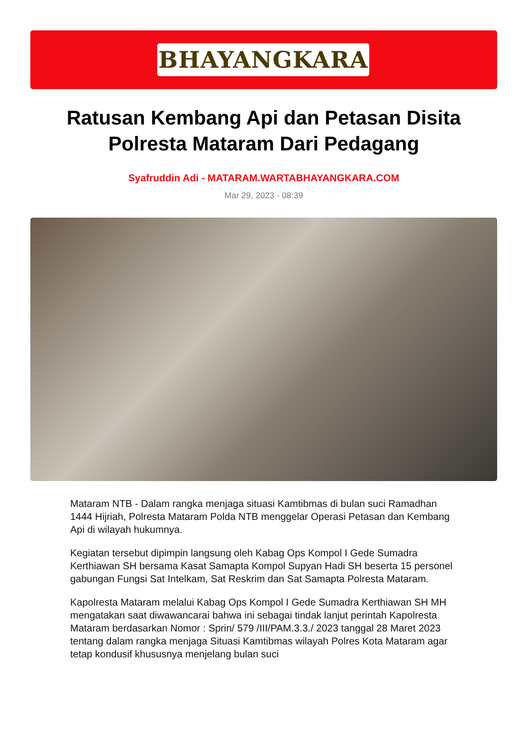BHAYANGKARA
Ratusan Kembang Api dan Petasan Disita Polresta Mataram Dari Pedagang
Syafruddin Adi - MATARAM.WARTABHAYANGKARA.COM
Mar 29, 2023 - 08:39
Mataram NTB - Dalam rangka menjaga situasi Kamtibmas di bulan suci Ramadhan 1444 Hijriah, Polresta Mataram Polda NTB menggelar Operasi Petasan dan Kembang Api di wilayah hukumnya.
Kegiatan tersebut dipimpin langsung oleh Kabag Ops Kompol I Gede Sumadra Kerthiawan SH bersama Kasat Samapta Kompol Supyan Hadi SH beserta 15 personel gabungan Fungsi Sat Intelkam, Sat Reskrim dan Sat Samapta Polresta Mataram.
Kapolresta Mataram melalui Kabag Ops Kompol I Gede Sumadra Kerthiawan SH MH mengatakan saat diwawancarai bahwa ini sebagai tindak lanjut perintah Kapolresta Mataram berdasarkan Nomor : Sprin/ 579 /III/PAM.3.3./ 2023 tanggal 28 Maret 2023 tentang dalam rangka menjaga Situasi Kamtibmas wilayah Polres Kota Mataram agar tetap kondusif khususnya menjelang bulan suci